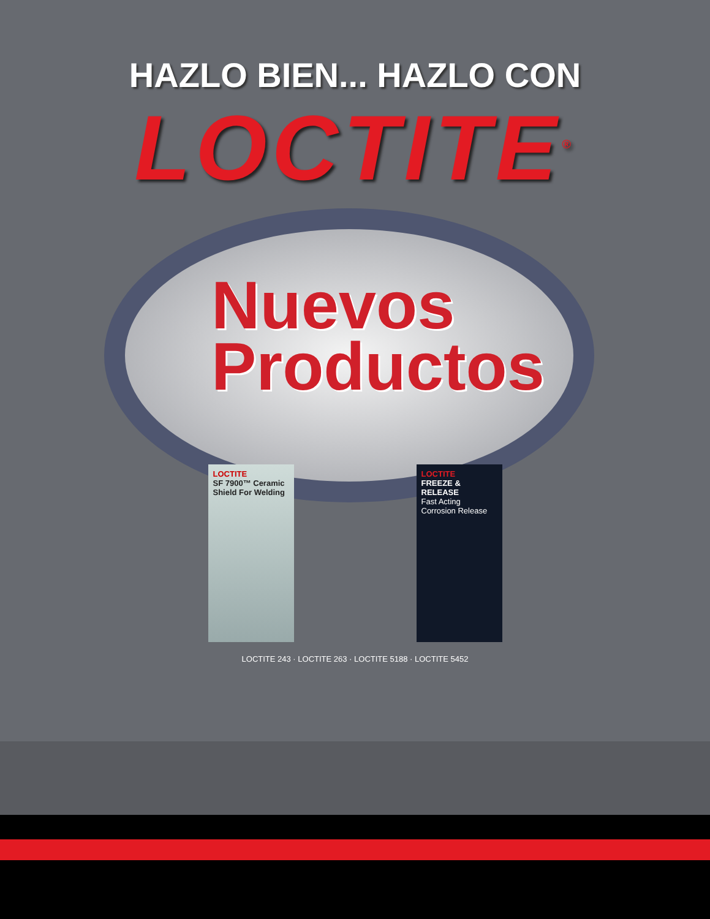HAZLO BIEN... HAZLO CON
LOCTITE<sup>®</sup>
Nuevos
Productos
LOCTITE
SF 7900™ Ceramic Shield For Welding
LOCTITE
FREEZE & RELEASE
Fast Acting Corrosion Release
LOCTITE 243 · LOCTITE 263 · LOCTITE 5188 · LOCTITE 5452